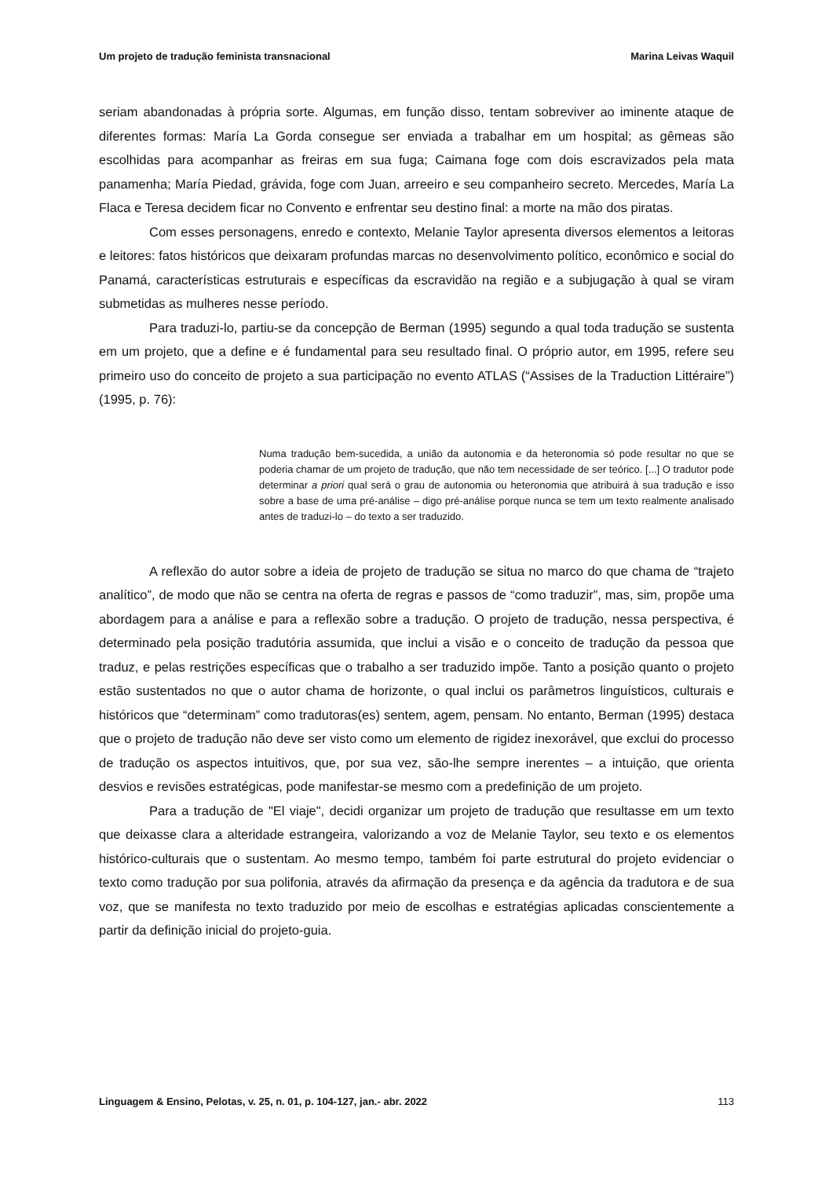Um projeto de tradução feminista transnacional Marina Leivas Waquil
seriam abandonadas à própria sorte. Algumas, em função disso, tentam sobreviver ao iminente ataque de diferentes formas: María La Gorda consegue ser enviada a trabalhar em um hospital; as gêmeas são escolhidas para acompanhar as freiras em sua fuga; Caimana foge com dois escravizados pela mata panamenha; María Piedad, grávida, foge com Juan, arreeiro e seu companheiro secreto. Mercedes, María La Flaca e Teresa decidem ficar no Convento e enfrentar seu destino final: a morte na mão dos piratas.
Com esses personagens, enredo e contexto, Melanie Taylor apresenta diversos elementos a leitoras e leitores: fatos históricos que deixaram profundas marcas no desenvolvimento político, econômico e social do Panamá, características estruturais e específicas da escravidão na região e a subjugação à qual se viram submetidas as mulheres nesse período.
Para traduzi-lo, partiu-se da concepção de Berman (1995) segundo a qual toda tradução se sustenta em um projeto, que a define e é fundamental para seu resultado final. O próprio autor, em 1995, refere seu primeiro uso do conceito de projeto a sua participação no evento ATLAS (“Assises de la Traduction Littéraire”) (1995, p. 76):
Numa tradução bem-sucedida, a união da autonomia e da heteronomia só pode resultar no que se poderia chamar de um projeto de tradução, que não tem necessidade de ser teórico. [...] O tradutor pode determinar a priori qual será o grau de autonomia ou heteronomia que atribuirá à sua tradução e isso sobre a base de uma pré-análise – digo pré-análise porque nunca se tem um texto realmente analisado antes de traduzi-lo – do texto a ser traduzido.
A reflexão do autor sobre a ideia de projeto de tradução se situa no marco do que chama de “trajeto analítico”, de modo que não se centra na oferta de regras e passos de “como traduzir”, mas, sim, propõe uma abordagem para a análise e para a reflexão sobre a tradução. O projeto de tradução, nessa perspectiva, é determinado pela posição tradutória assumida, que inclui a visão e o conceito de tradução da pessoa que traduz, e pelas restrições específicas que o trabalho a ser traduzido impõe. Tanto a posição quanto o projeto estão sustentados no que o autor chama de horizonte, o qual inclui os parâmetros linguísticos, culturais e históricos que “determinam” como tradutoras(es) sentem, agem, pensam. No entanto, Berman (1995) destaca que o projeto de tradução não deve ser visto como um elemento de rigidez inexorável, que exclui do processo de tradução os aspectos intuitivos, que, por sua vez, são-lhe sempre inerentes – a intuição, que orienta desvios e revisões estratégicas, pode manifestar-se mesmo com a predefinição de um projeto.
Para a tradução de "El viaje", decidi organizar um projeto de tradução que resultasse em um texto que deixasse clara a alteridade estrangeira, valorizando a voz de Melanie Taylor, seu texto e os elementos histórico-culturais que o sustentam. Ao mesmo tempo, também foi parte estrutural do projeto evidenciar o texto como tradução por sua polifonia, através da afirmação da presença e da agência da tradutora e de sua voz, que se manifesta no texto traduzido por meio de escolhas e estratégias aplicadas conscientemente a partir da definição inicial do projeto-guia.
Linguagem & Ensino, Pelotas, v. 25, n. 01, p. 104-127, jan.- abr. 2022 113